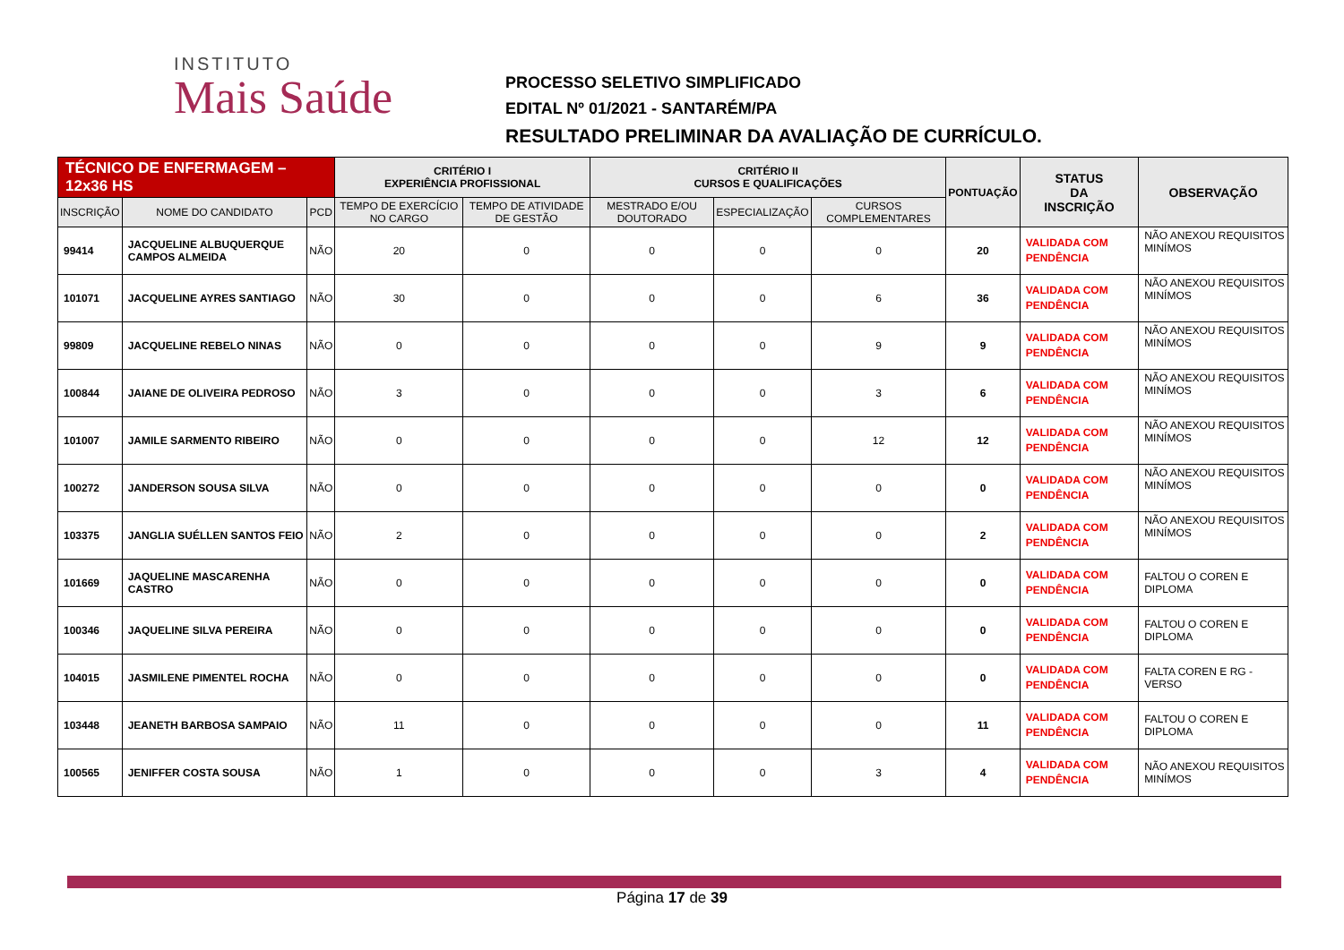INSTITUTO
Mais Saúde
PROCESSO SELETIVO SIMPLIFICADO
EDITAL Nº 01/2021 - SANTARÉM/PA
RESULTADO PRELIMINAR DA AVALIAÇÃO DE CURRÍCULO.
| TÉCNICO DE ENFERMAGEM – 12x36 HS | | | CRITÉRIO I EXPERIÊNCIA PROFISSIONAL | | CRITÉRIO II CURSOS E QUALIFICAÇÕES | | | PONTUAÇÃO | STATUS DA INSCRIÇÃO | OBSERVAÇÃO |
| --- | --- | --- | --- | --- | --- | --- | --- | --- | --- | --- |
| INSCRIÇÃO | NOME DO CANDIDATO | PCD | TEMPO DE EXERCÍCIO NO CARGO | TEMPO DE ATIVIDADE DE GESTÃO | MESTRADO E/OU DOUTORADO | ESPECIALIZAÇÃO | CURSOS COMPLEMENTARES | | | |
| 99414 | JACQUELINE ALBUQUERQUE CAMPOS ALMEIDA | NÃO | 20 | 0 | 0 | 0 | 0 | 20 | VALIDADA COM PENDÊNCIA | NÃO ANEXOU REQUISITOS MINÍMOS |
| 101071 | JACQUELINE AYRES SANTIAGO | NÃO | 30 | 0 | 0 | 0 | 6 | 36 | VALIDADA COM PENDÊNCIA | NÃO ANEXOU REQUISITOS MINÍMOS |
| 99809 | JACQUELINE REBELO NINAS | NÃO | 0 | 0 | 0 | 0 | 9 | 9 | VALIDADA COM PENDÊNCIA | NÃO ANEXOU REQUISITOS MINÍMOS |
| 100844 | JAIANE DE OLIVEIRA PEDROSO | NÃO | 3 | 0 | 0 | 0 | 3 | 6 | VALIDADA COM PENDÊNCIA | NÃO ANEXOU REQUISITOS MINÍMOS |
| 101007 | JAMILE SARMENTO RIBEIRO | NÃO | 0 | 0 | 0 | 0 | 12 | 12 | VALIDADA COM PENDÊNCIA | NÃO ANEXOU REQUISITOS MINÍMOS |
| 100272 | JANDERSON SOUSA SILVA | NÃO | 0 | 0 | 0 | 0 | 0 | 0 | VALIDADA COM PENDÊNCIA | NÃO ANEXOU REQUISITOS MINÍMOS |
| 103375 | JANGLIA SUÉLLEN SANTOS FEIO | NÃO | 2 | 0 | 0 | 0 | 0 | 2 | VALIDADA COM PENDÊNCIA | NÃO ANEXOU REQUISITOS MINÍMOS |
| 101669 | JAQUELINE MASCARENHA CASTRO | NÃO | 0 | 0 | 0 | 0 | 0 | 0 | VALIDADA COM PENDÊNCIA | FALTOU O COREN E DIPLOMA |
| 100346 | JAQUELINE SILVA PEREIRA | NÃO | 0 | 0 | 0 | 0 | 0 | 0 | VALIDADA COM PENDÊNCIA | FALTOU O COREN E DIPLOMA |
| 104015 | JASMILENE PIMENTEL ROCHA | NÃO | 0 | 0 | 0 | 0 | 0 | 0 | VALIDADA COM PENDÊNCIA | FALTA COREN E RG - VERSO |
| 103448 | JEANETH BARBOSA SAMPAIO | NÃO | 11 | 0 | 0 | 0 | 0 | 11 | VALIDADA COM PENDÊNCIA | FALTOU O COREN E DIPLOMA |
| 100565 | JENIFFER COSTA SOUSA | NÃO | 1 | 0 | 0 | 0 | 3 | 4 | VALIDADA COM PENDÊNCIA | NÃO ANEXOU REQUISITOS MINÍMOS |
Página 17 de 39